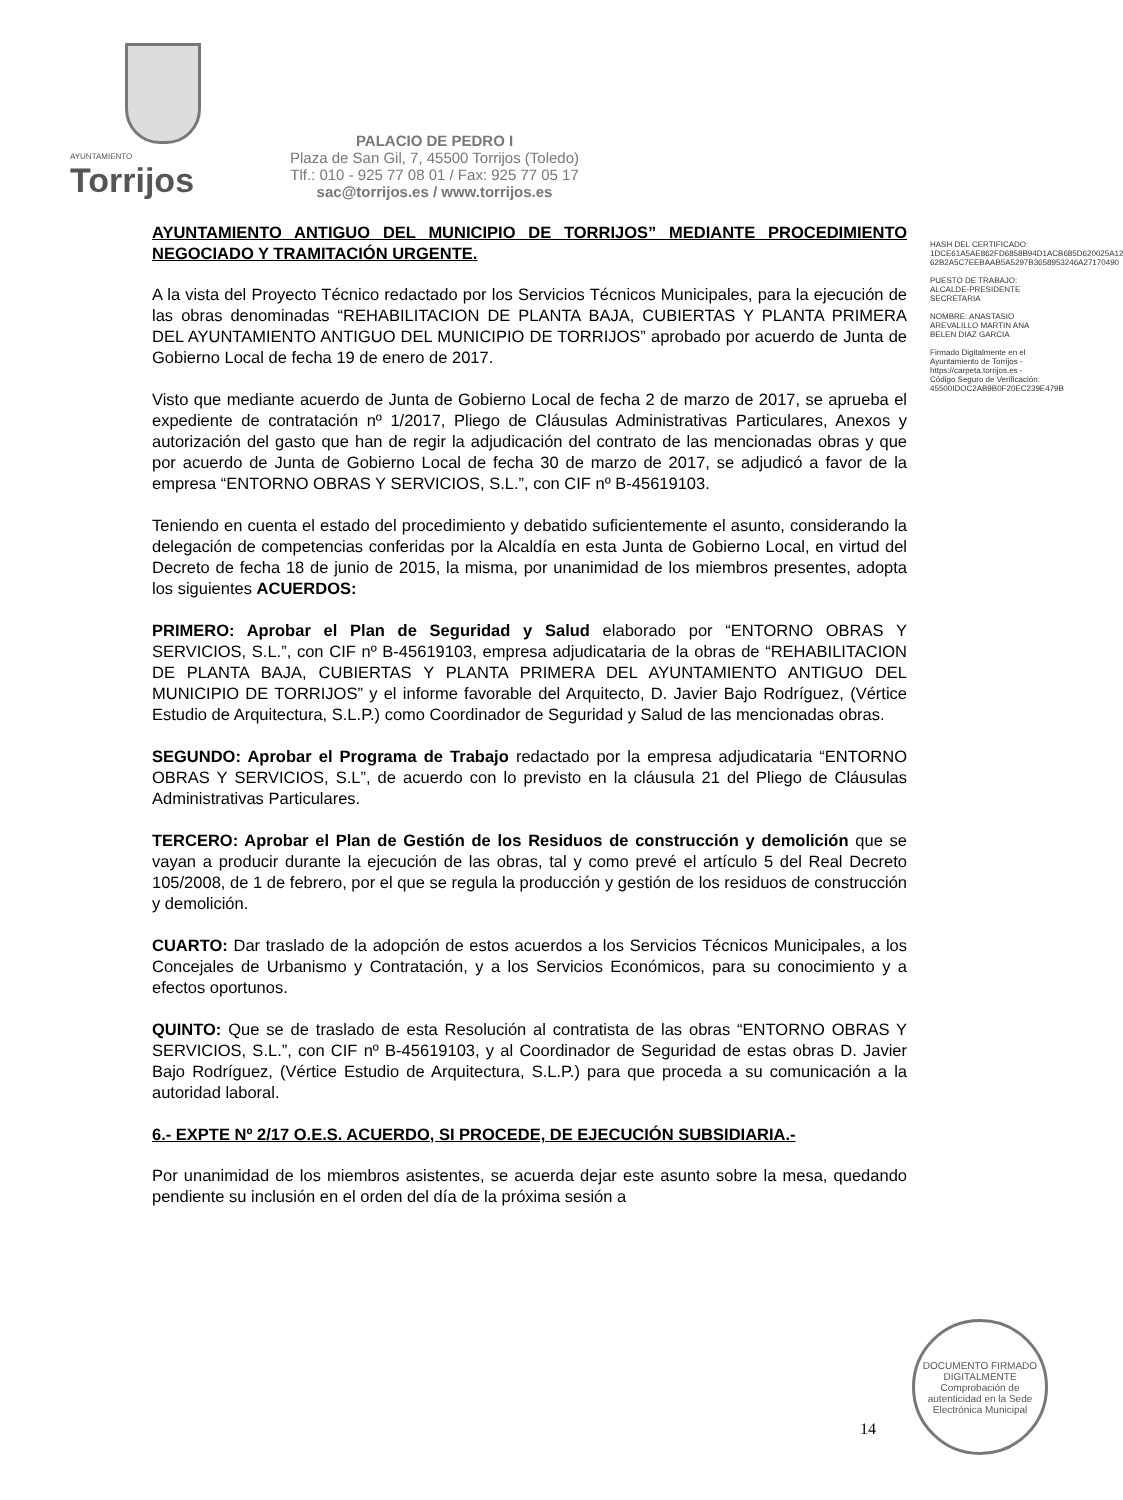AYUNTAMIENTO
Torrijos
PALACIO DE PEDRO I
Plaza de San Gil, 7, 45500 Torrijos (Toledo)
Tlf.: 010 - 925 77 08 01 / Fax: 925 77 05 17
sac@torrijos.es / www.torrijos.es
AYUNTAMIENTO ANTIGUO DEL MUNICIPIO DE TORRIJOS” MEDIANTE PROCEDIMIENTO NEGOCIADO Y TRAMITACIÓN URGENTE.
A la vista del Proyecto Técnico redactado por los Servicios Técnicos Municipales, para la ejecución de las obras denominadas “REHABILITACION DE PLANTA BAJA, CUBIERTAS Y PLANTA PRIMERA DEL AYUNTAMIENTO ANTIGUO DEL MUNICIPIO DE TORRIJOS” aprobado por acuerdo de Junta de Gobierno Local de fecha 19 de enero de 2017.
Visto que mediante acuerdo de Junta de Gobierno Local de fecha 2 de marzo de 2017, se aprueba el expediente de contratación nº 1/2017, Pliego de Cláusulas Administrativas Particulares, Anexos y autorización del gasto que han de regir la adjudicación del contrato de las mencionadas obras y que por acuerdo de Junta de Gobierno Local de fecha 30 de marzo de 2017, se adjudicó a favor de la empresa “ENTORNO OBRAS Y SERVICIOS, S.L.”, con CIF nº B-45619103.
Teniendo en cuenta el estado del procedimiento y debatido suficientemente el asunto, considerando la delegación de competencias conferidas por la Alcaldía en esta Junta de Gobierno Local, en virtud del Decreto de fecha 18 de junio de 2015, la misma, por unanimidad de los miembros presentes, adopta los siguientes ACUERDOS:
PRIMERO: Aprobar el Plan de Seguridad y Salud elaborado por “ENTORNO OBRAS Y SERVICIOS, S.L.”, con CIF nº B-45619103, empresa adjudicataria de la obras de “REHABILITACION DE PLANTA BAJA, CUBIERTAS Y PLANTA PRIMERA DEL AYUNTAMIENTO ANTIGUO DEL MUNICIPIO DE TORRIJOS” y el informe favorable del Arquitecto, D. Javier Bajo Rodríguez, (Vértice Estudio de Arquitectura, S.L.P.) como Coordinador de Seguridad y Salud de las mencionadas obras.
SEGUNDO: Aprobar el Programa de Trabajo redactado por la empresa adjudicataria “ENTORNO OBRAS Y SERVICIOS, S.L”, de acuerdo con lo previsto en la cláusula 21 del Pliego de Cláusulas Administrativas Particulares.
TERCERO: Aprobar el Plan de Gestión de los Residuos de construcción y demolición que se vayan a producir durante la ejecución de las obras, tal y como prevé el artículo 5 del Real Decreto 105/2008, de 1 de febrero, por el que se regula la producción y gestión de los residuos de construcción y demolición.
CUARTO: Dar traslado de la adopción de estos acuerdos a los Servicios Técnicos Municipales, a los Concejales de Urbanismo y Contratación, y a los Servicios Económicos, para su conocimiento y a efectos oportunos.
QUINTO: Que se de traslado de esta Resolución al contratista de las obras “ENTORNO OBRAS Y SERVICIOS, S.L.”, con CIF nº B-45619103, y al Coordinador de Seguridad de estas obras D. Javier Bajo Rodríguez, (Vértice Estudio de Arquitectura, S.L.P.) para que proceda a su comunicación a la autoridad laboral.
6.- EXPTE Nº 2/17 O.E.S. ACUERDO, SI PROCEDE, DE EJECUCIÓN SUBSIDIARIA.-
Por unanimidad de los miembros asistentes, se acuerda dejar este asunto sobre la mesa, quedando pendiente su inclusión en el orden del día de la próxima sesión a
HASH DEL CERTIFICADO: 1DCE61A5AE862FD6858B94D1ACB685D620025A12 62B2A5C7EEBAAB5A5297B3658953246A27170490
PUESTO DE TRABAJO: ALCALDE-PRESIDENTE SECRETARIA
NOMBRE: ANASTASIO AREVALILLO MARTIN ANA BELEN DIAZ GARCIA
Firmado Digitalmente en el Ayuntamiento de Torrijos - https://carpeta.torrijos.es - Código Seguro de Verificación: 45500IDOC2AB9B0F20EC239E479B
14
DOCUMENTO FIRMADO DIGITALMENTE
Comprobación de autenticidad en la Sede Electrónica Municipal